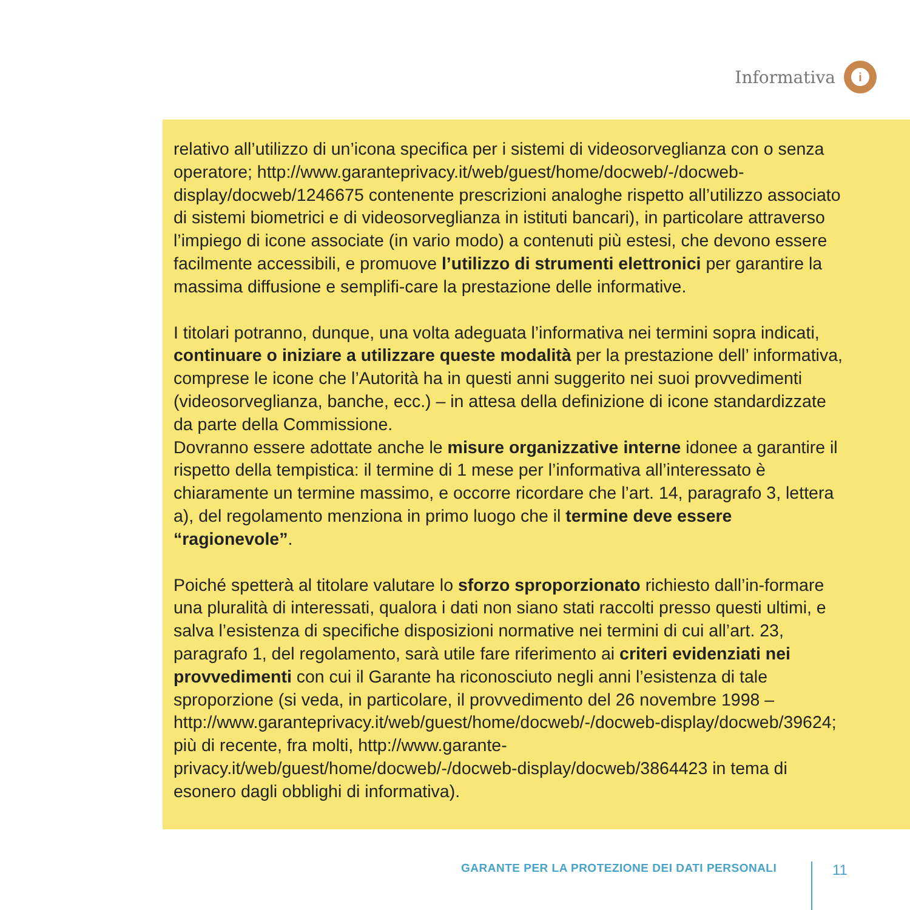Informativa
i
relativo all’utilizzo di un’icona specifica per i sistemi di videosorveglianza con o senza operatore; http://www.garanteprivacy.it/web/guest/home/docweb/-/docweb-display/docweb/1246675 contenente prescrizioni analoghe rispetto all’utilizzo associato di sistemi biometrici e di videosorveglianza in istituti bancari), in particolare attraverso l’impiego di icone associate (in vario modo) a contenuti più estesi, che devono essere facilmente accessibili, e promuove l’utilizzo di strumenti elettronici per garantire la massima diffusione e semplifi-care la prestazione delle informative.
I titolari potranno, dunque, una volta adeguata l’informativa nei termini sopra indicati, continuare o iniziare a utilizzare queste modalità per la prestazione dell’ informativa, comprese le icone che l’Autorità ha in questi anni suggerito nei suoi provvedimenti (videosorveglianza, banche, ecc.) – in attesa della definizione di icone standardizzate da parte della Commissione.
Dovranno essere adottate anche le misure organizzative interne idonee a garantire il rispetto della tempistica: il termine di 1 mese per l’informativa all’interessato è chiaramente un termine massimo, e occorre ricordare che l’art. 14, paragrafo 3, lettera a), del regolamento menziona in primo luogo che il termine deve essere “ragionevole”.
Poiché spetterà al titolare valutare lo sforzo sproporzionato richiesto dall’in-formare una pluralità di interessati, qualora i dati non siano stati raccolti presso questi ultimi, e salva l’esistenza di specifiche disposizioni normative nei termini di cui all’art. 23, paragrafo 1, del regolamento, sarà utile fare riferimento ai criteri evidenziati nei provvedimenti con cui il Garante ha riconosciuto negli anni l’esistenza di tale sproporzione (si veda, in particolare, il provvedimento del 26 novembre 1998 – http://www.garanteprivacy.it/web/guest/home/docweb/-/docweb-display/docweb/39624; più di recente, fra molti, http://www.garante-privacy.it/web/guest/home/docweb/-/docweb-display/docweb/3864423 in tema di esonero dagli obblighi di informativa).
GARANTE PER LA PROTEZIONE DEI DATI PERSONALI
11